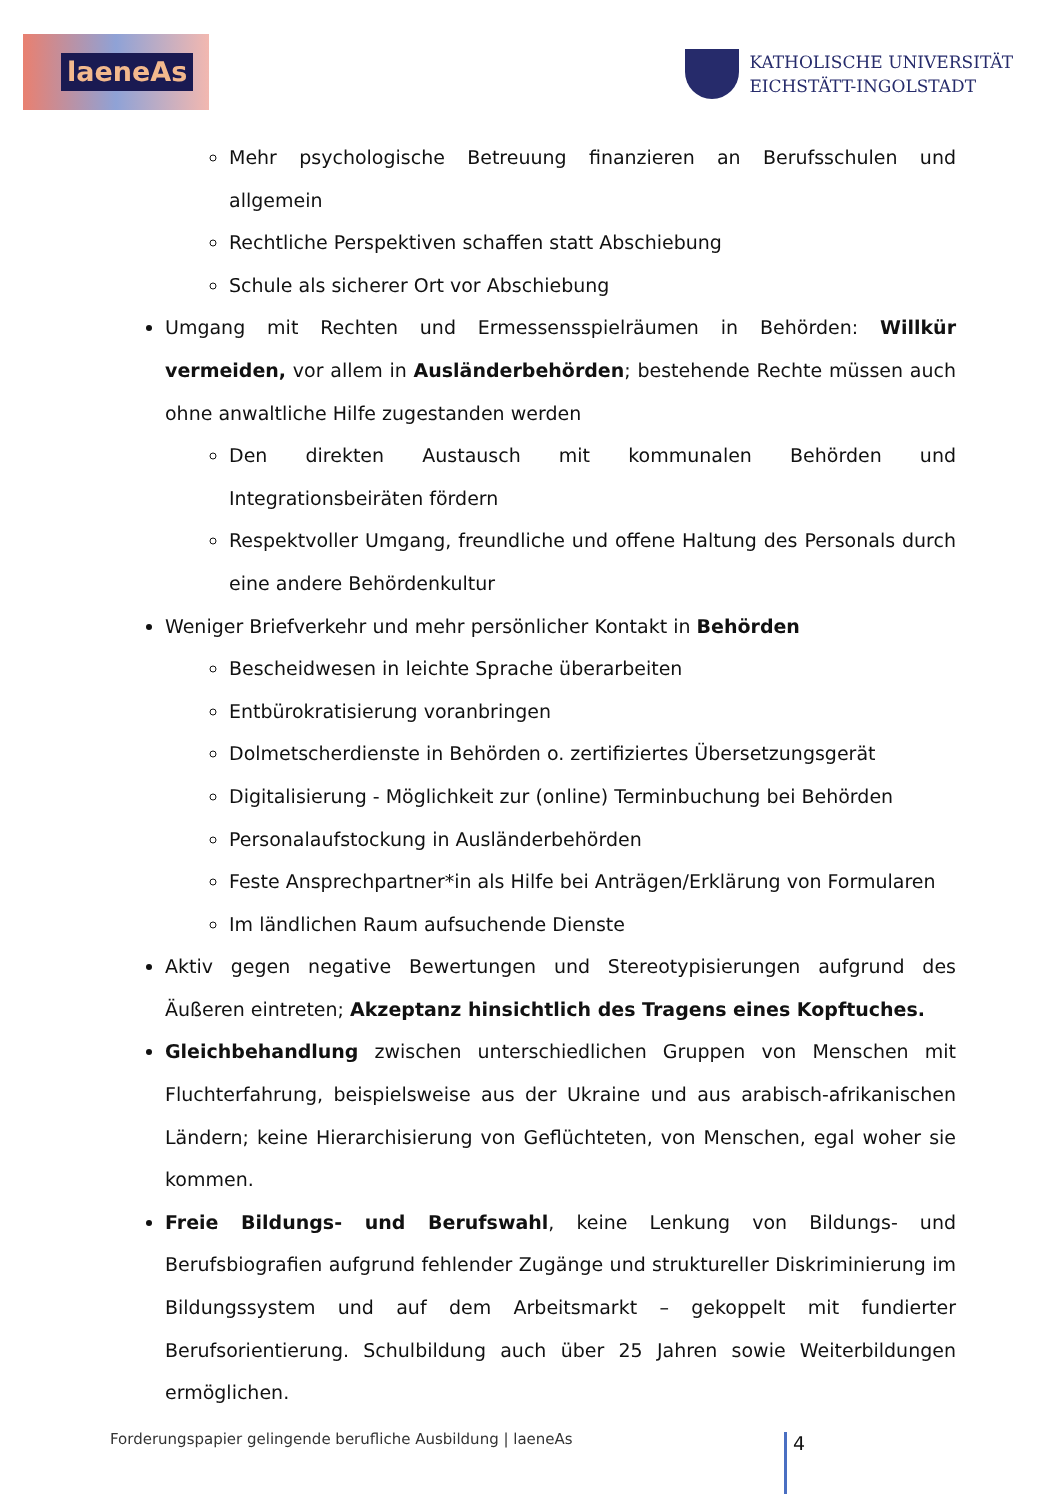laeneAs
KATHOLISCHE UNIVERSITÄT
EICHSTÄTT-INGOLSTADT
Mehr psychologische Betreuung finanzieren an Berufsschulen und allgemein
Rechtliche Perspektiven schaffen statt Abschiebung
Schule als sicherer Ort vor Abschiebung
Umgang mit Rechten und Ermessensspielräumen in Behörden: Willkür vermeiden, vor allem in Ausländerbehörden; bestehende Rechte müssen auch ohne anwaltliche Hilfe zugestanden werden
Den direkten Austausch mit kommunalen Behörden und Integrationsbeiräten fördern
Respektvoller Umgang, freundliche und offene Haltung des Personals durch eine andere Behördenkultur
Weniger Briefverkehr und mehr persönlicher Kontakt in Behörden
Bescheidwesen in leichte Sprache überarbeiten
Entbürokratisierung voranbringen
Dolmetscherdienste in Behörden o. zertifiziertes Übersetzungsgerät
Digitalisierung - Möglichkeit zur (online) Terminbuchung bei Behörden
Personalaufstockung in Ausländerbehörden
Feste Ansprechpartner*in als Hilfe bei Anträgen/Erklärung von Formularen
Im ländlichen Raum aufsuchende Dienste
Aktiv gegen negative Bewertungen und Stereotypisierungen aufgrund des Äußeren eintreten; Akzeptanz hinsichtlich des Tragens eines Kopftuches.
Gleichbehandlung zwischen unterschiedlichen Gruppen von Menschen mit Fluchterfahrung, beispielsweise aus der Ukraine und aus arabisch-afrikanischen Ländern; keine Hierarchisierung von Geflüchteten, von Menschen, egal woher sie kommen.
Freie Bildungs- und Berufswahl, keine Lenkung von Bildungs- und Berufsbiografien aufgrund fehlender Zugänge und struktureller Diskriminierung im Bildungssystem und auf dem Arbeitsmarkt – gekoppelt mit fundierter Berufsorientierung. Schulbildung auch über 25 Jahren sowie Weiterbildungen ermöglichen.
Forderungspapier gelingende berufliche Ausbildung | laeneAs
4